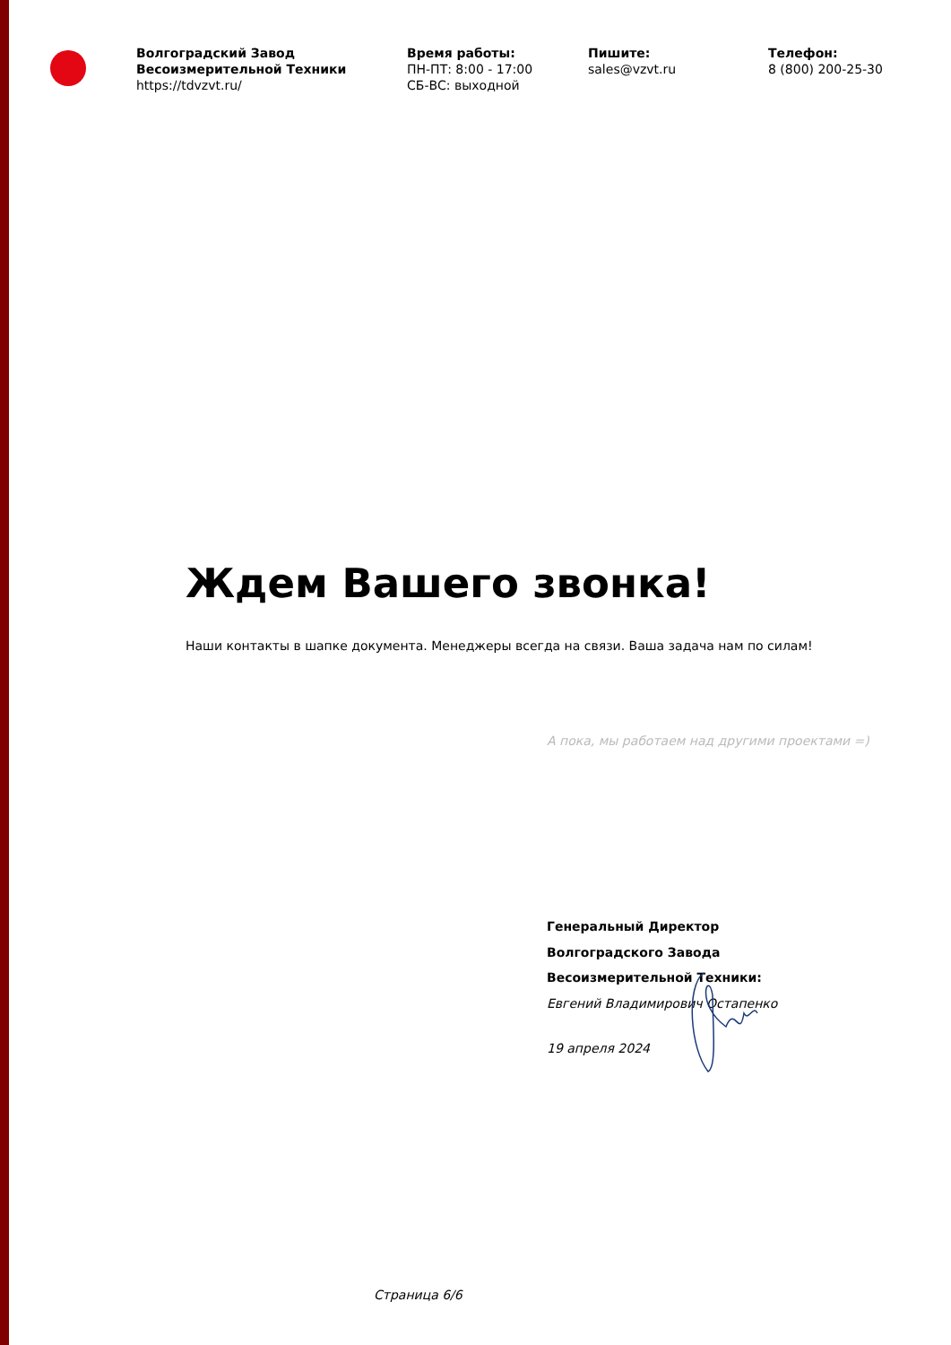Волгоградский Завод Весоизмерительной Техники
https://tdvzvt.ru/
Время работы:
ПН-ПТ: 8:00 - 17:00
СБ-ВС: выходной
Пишите:
sales@vzvt.ru
Телефон:
8 (800) 200-25-30
Ждем Вашего звонка!
Наши контакты в шапке документа. Менеджеры всегда на связи. Ваша задача нам по силам!
А пока, мы работаем над другими проектами =)
Генеральный Директор
Волгоградского Завода
Весоизмерительной Техники:
Евгений Владимирович Остапенко
19 апреля 2024
Страница 6/6